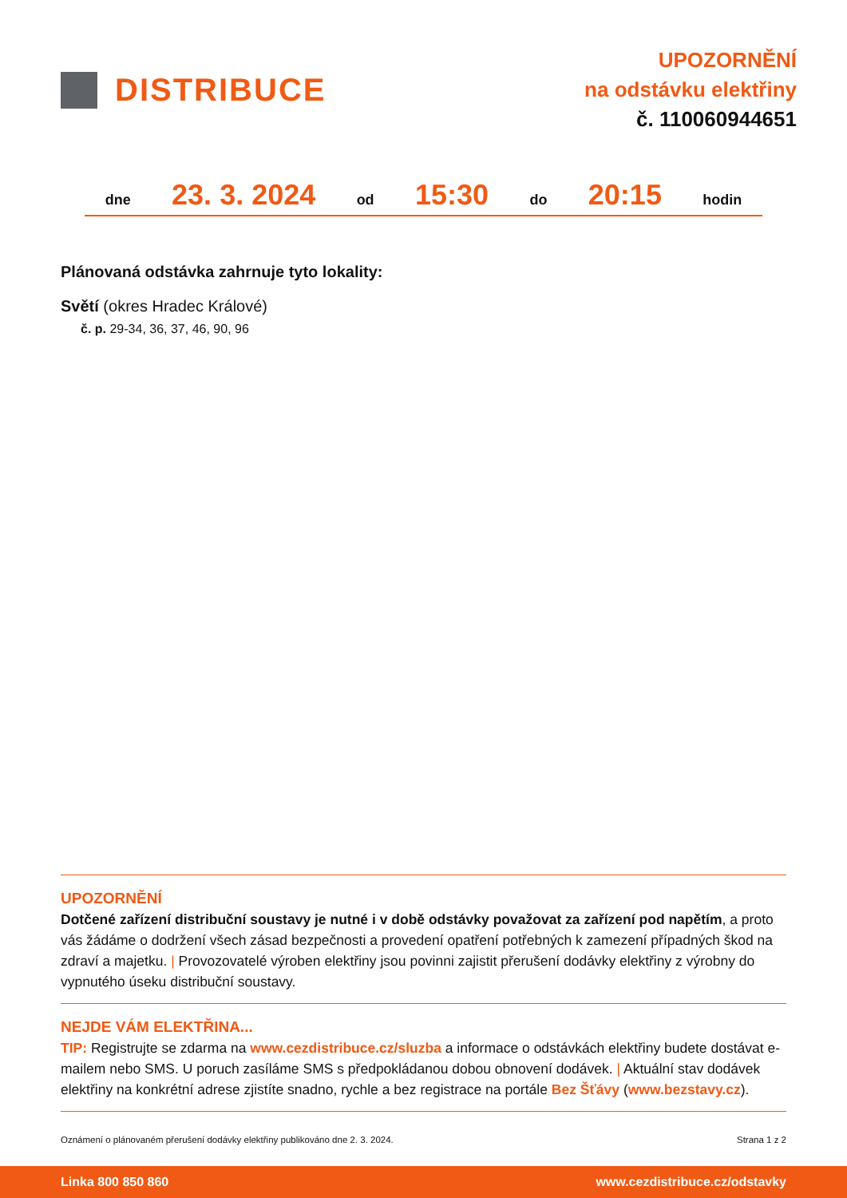DISTRIBUCE
UPOZORNĚNÍ
na odstávku elektřiny
č. 110060944651
dne 23. 3. 2024 od 15:30 do 20:15 hodin
Plánovaná odstávka zahrnuje tyto lokality:
Světí (okres Hradec Králové)
č. p. 29-34, 36, 37, 46, 90, 96
UPOZORNĚNÍ
Dotčené zařízení distribuční soustavy je nutné i v době odstávky považovat za zařízení pod napětím, a proto vás žádáme o dodržení všech zásad bezpečnosti a provedení opatření potřebných k zamezení případných škod na zdraví a majetku. | Provozovatelé výroben elektřiny jsou povinni zajistit přerušení dodávky elektřiny z výrobny do vypnutého úseku distribuční soustavy.
NEJDE VÁM ELEKTŘINA...
TIP: Registrujte se zdarma na www.cezdistribuce.cz/sluzba a informace o odstávkách elektřiny budete dostávat e-mailem nebo SMS. U poruch zasíláme SMS s předpokládanou dobou obnovení dodávek. | Aktuální stav dodávek elektřiny na konkrétní adrese zjistíte snadno, rychle a bez registrace na portále Bez Šťávy (www.bezstavy.cz).
Oznámení o plánovaném přerušení dodávky elektřiny publikováno dne 2. 3. 2024. Strana 1 z 2
Linka 800 850 860 www.cezdistribuce.cz/odstavky